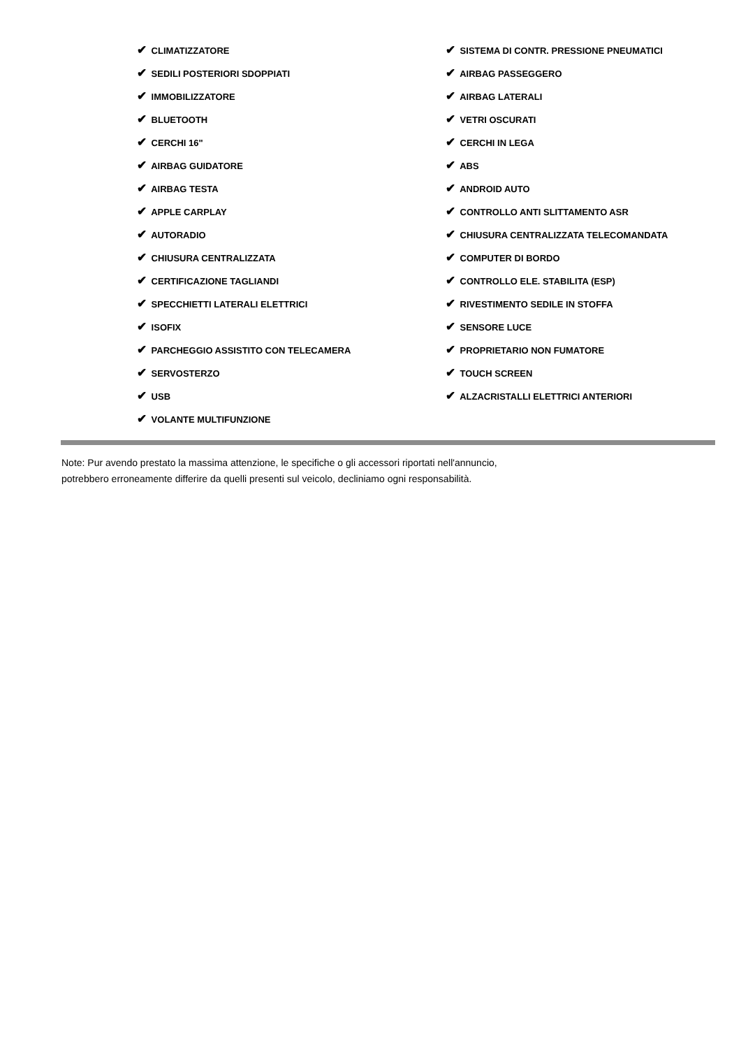| ✔ CLIMATIZZATORE | ✔ SISTEMA DI CONTR. PRESSIONE PNEUMATICI |
| ✔ SEDILI POSTERIORI SDOPPIATI | ✔ AIRBAG PASSEGGERO |
| ✔ IMMOBILIZZATORE | ✔ AIRBAG LATERALI |
| ✔ BLUETOOTH | ✔ VETRI OSCURATI |
| ✔ CERCHI 16" | ✔ CERCHI IN LEGA |
| ✔ AIRBAG GUIDATORE | ✔ ABS |
| ✔ AIRBAG TESTA | ✔ ANDROID AUTO |
| ✔ APPLE CARPLAY | ✔ CONTROLLO ANTI SLITTAMENTO ASR |
| ✔ AUTORADIO | ✔ CHIUSURA CENTRALIZZATA TELECOMANDATA |
| ✔ CHIUSURA CENTRALIZZATA | ✔ COMPUTER DI BORDO |
| ✔ CERTIFICAZIONE TAGLIANDI | ✔ CONTROLLO ELE. STABILITA (ESP) |
| ✔ SPECCHIETTI LATERALI ELETTRICI | ✔ RIVESTIMENTO SEDILE IN STOFFA |
| ✔ ISOFIX | ✔ SENSORE LUCE |
| ✔ PARCHEGGIO ASSISTITO CON TELECAMERA | ✔ PROPRIETARIO NON FUMATORE |
| ✔ SERVOSTERZO | ✔ TOUCH SCREEN |
| ✔ USB | ✔ ALZACRISTALLI ELETTRICI ANTERIORI |
| ✔ VOLANTE MULTIFUNZIONE | |
Note: Pur avendo prestato la massima attenzione, le specifiche o gli accessori riportati nell'annuncio,
potrebbero erroneamente differire da quelli presenti sul veicolo, decliniamo ogni responsabilità.